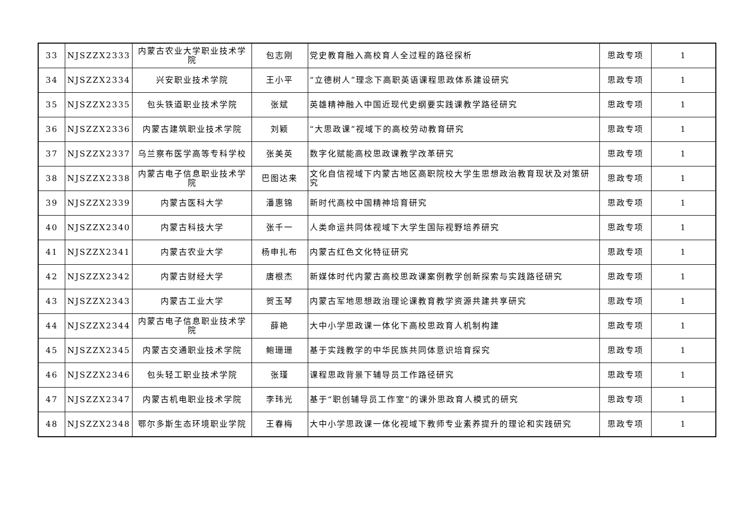| 33 | NJSZZX2333 | 内蒙古农业大学职业技术学院 | 包志刚 | 党史教育融入高校育人全过程的路径探析 | 思政专项 | 1 |
| 34 | NJSZZX2334 | 兴安职业技术学院 | 王小平 | “立德树人”理念下高职英语课程思政体系建设研究 | 思政专项 | 1 |
| 35 | NJSZZX2335 | 包头铁道职业技术学院 | 张斌 | 英雄精神融入中国近现代史纲要实践课教学路径研究 | 思政专项 | 1 |
| 36 | NJSZZX2336 | 内蒙古建筑职业技术学院 | 刘颖 | “大思政课”视域下的高校劳动教育研究 | 思政专项 | 1 |
| 37 | NJSZZX2337 | 乌兰察布医学高等专科学校 | 张美英 | 数字化赋能高校思政课教学改革研究 | 思政专项 | 1 |
| 38 | NJSZZX2338 | 内蒙古电子信息职业技术学院 | 巴图达来 | 文化自信视域下内蒙古地区高职院校大学生思想政治教育现状及对策研究 | 思政专项 | 1 |
| 39 | NJSZZX2339 | 内蒙古医科大学 | 潘惠锦 | 新时代高校中国精神培育研究 | 思政专项 | 1 |
| 40 | NJSZZX2340 | 内蒙古科技大学 | 张千一 | 人类命运共同体视域下大学生国际视野培养研究 | 思政专项 | 1 |
| 41 | NJSZZX2341 | 内蒙古农业大学 | 杨申扎布 | 内蒙古红色文化特征研究 | 思政专项 | 1 |
| 42 | NJSZZX2342 | 内蒙古财经大学 | 唐根杰 | 新媒体时代内蒙古高校思政课案例教学创新探索与实践路径研究 | 思政专项 | 1 |
| 43 | NJSZZX2343 | 内蒙古工业大学 | 贺玉琴 | 内蒙古军地思想政治理论课教育教学资源共建共享研究 | 思政专项 | 1 |
| 44 | NJSZZX2344 | 内蒙古电子信息职业技术学院 | 薛艳 | 大中小学思政课一体化下高校思政育人机制构建 | 思政专项 | 1 |
| 45 | NJSZZX2345 | 内蒙古交通职业技术学院 | 鲍珊珊 | 基于实践教学的中华民族共同体意识培育探究 | 思政专项 | 1 |
| 46 | NJSZZX2346 | 包头轻工职业技术学院 | 张瑾 | 课程思政背景下辅导员工作路径研究 | 思政专项 | 1 |
| 47 | NJSZZX2347 | 内蒙古机电职业技术学院 | 李玮光 | 基于“职创辅导员工作室”的课外思政育人模式的研究 | 思政专项 | 1 |
| 48 | NJSZZX2348 | 鄂尔多斯生态环境职业学院 | 王春梅 | 大中小学思政课一体化视域下教师专业素养提升的理论和实践研究 | 思政专项 | 1 |